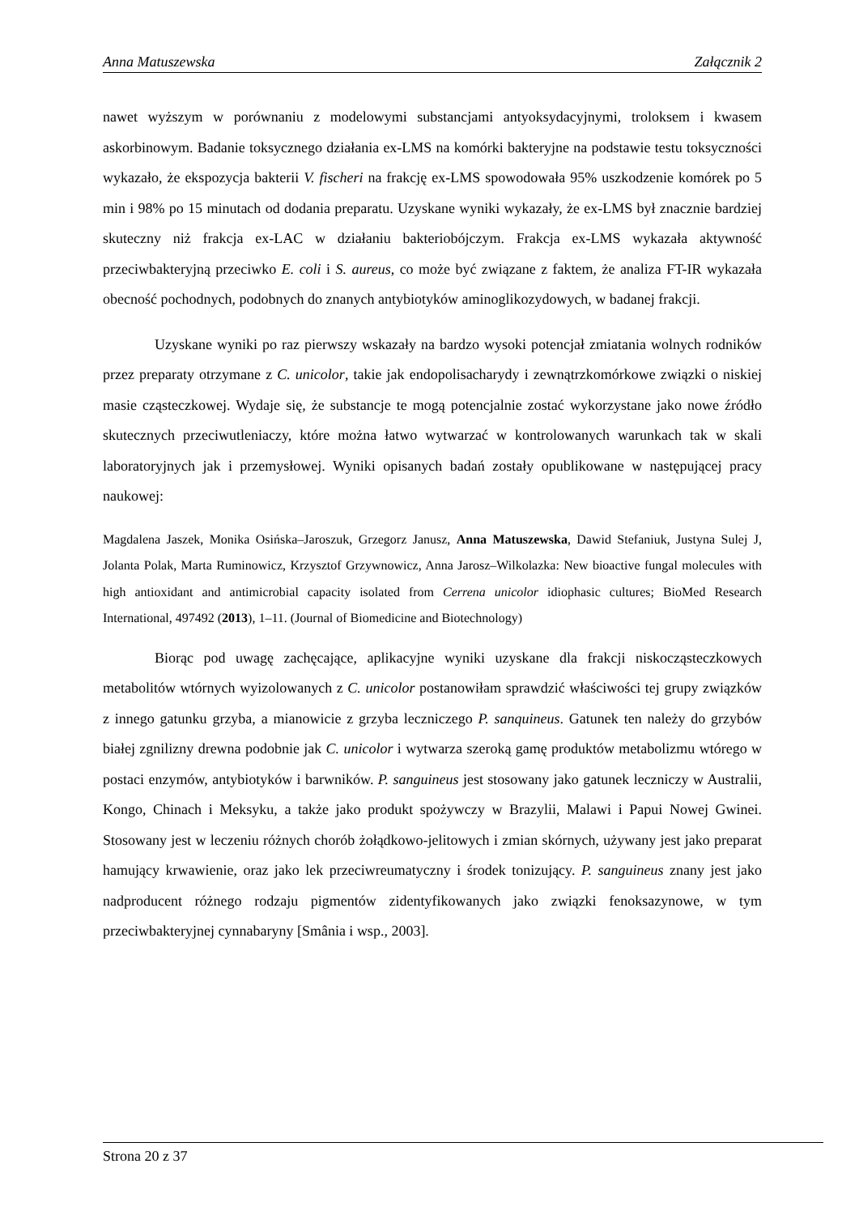Anna Matuszewska Załącznik 2
nawet wyższym w porównaniu z modelowymi substancjami antyoksydacyjnymi, troloksem i kwasem askorbinowym. Badanie toksycznego działania ex-LMS na komórki bakteryjne na podstawie testu toksyczności wykazało, że ekspozycja bakterii V. fischeri na frakcję ex-LMS spowodowała 95% uszkodzenie komórek po 5 min i 98% po 15 minutach od dodania preparatu. Uzyskane wyniki wykazały, że ex-LMS był znacznie bardziej skuteczny niż frakcja ex-LAC w działaniu bakteriobójczym. Frakcja ex-LMS wykazała aktywność przeciwbakteryjną przeciwko E. coli i S. aureus, co może być związane z faktem, że analiza FT-IR wykazała obecność pochodnych, podobnych do znanych antybiotyków aminoglikozydowych, w badanej frakcji.
Uzyskane wyniki po raz pierwszy wskazały na bardzo wysoki potencjał zmiatania wolnych rodników przez preparaty otrzymane z C. unicolor, takie jak endopolisacharydy i zewnątrzkomórkowe związki o niskiej masie cząsteczkowej. Wydaje się, że substancje te mogą potencjalnie zostać wykorzystane jako nowe źródło skutecznych przeciwutleniaczy, które można łatwo wytwarzać w kontrolowanych warunkach tak w skali laboratoryjnych jak i przemysłowej. Wyniki opisanych badań zostały opublikowane w następującej pracy naukowej:
Magdalena Jaszek, Monika Osińska–Jaroszuk, Grzegorz Janusz, Anna Matuszewska, Dawid Stefaniuk, Justyna Sulej J, Jolanta Polak, Marta Ruminowicz, Krzysztof Grzywnowicz, Anna Jarosz–Wilkolazka: New bioactive fungal molecules with high antioxidant and antimicrobial capacity isolated from Cerrena unicolor idiophasic cultures; BioMed Research International, 497492 (2013), 1–11. (Journal of Biomedicine and Biotechnology)
Biorąc pod uwagę zachęcające, aplikacyjne wyniki uzyskane dla frakcji niskocząsteczkowych metabolitów wtórnych wyizolowanych z C. unicolor postanowiłam sprawdzić właściwości tej grupy związków z innego gatunku grzyba, a mianowicie z grzyba leczniczego P. sanquineus. Gatunek ten należy do grzybów białej zgnilizny drewna podobnie jak C. unicolor i wytwarza szeroką gamę produktów metabolizmu wtórego w postaci enzymów, antybiotyków i barwników. P. sanguineus jest stosowany jako gatunek leczniczy w Australii, Kongo, Chinach i Meksyku, a także jako produkt spożywczy w Brazylii, Malawi i Papui Nowej Gwinei. Stosowany jest w leczeniu różnych chorób żołądkowo-jelitowych i zmian skórnych, używany jest jako preparat hamujący krwawienie, oraz jako lek przeciwreumatyczny i środek tonizujący. P. sanguineus znany jest jako nadproducent różnego rodzaju pigmentów zidentyfikowanych jako związki fenoksazynowe, w tym przeciwbakteryjnej cynnabaryny [Smânia i wsp., 2003].
Strona 20 z 37